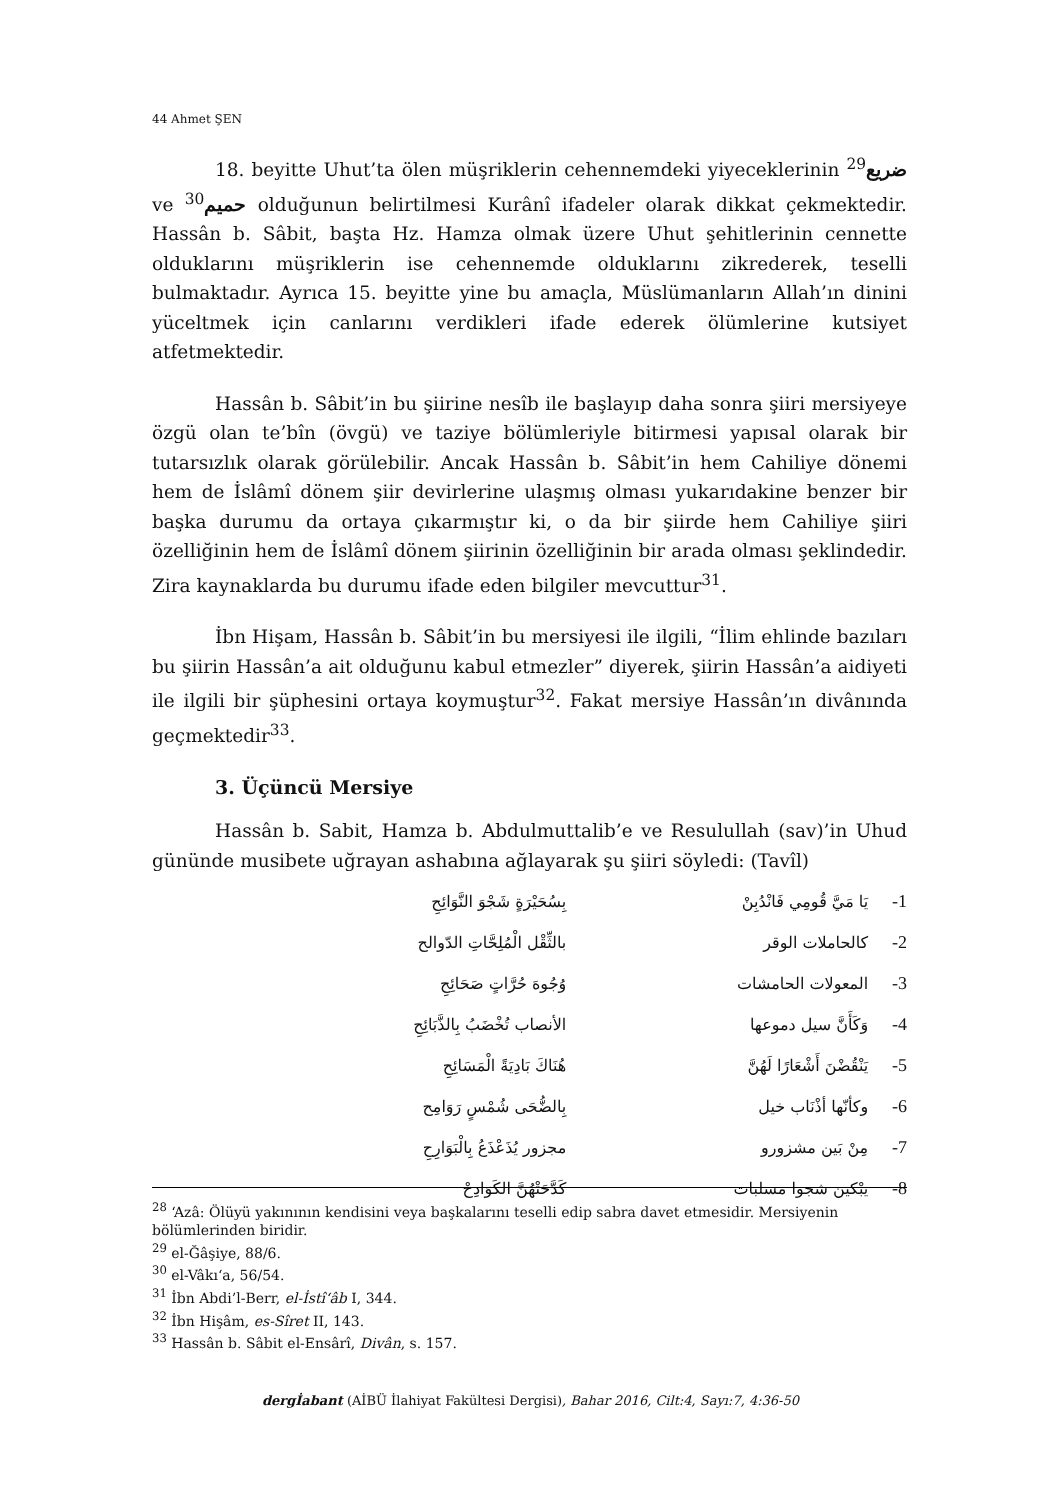44 Ahmet ŞEN
18. beyitte Uhut’ta ölen müşriklerin cehennemdeki yiyeceklerinin ضريع<sup>29</sup> ve <sup>30</sup>حميم olduğunun belirtilmesi Kurânî ifadeler olarak dikkat çekmektedir. Hassân b. Sâbit, başta Hz. Hamza olmak üzere Uhut şehitlerinin cennette olduklarını müşriklerin ise cehennemde olduklarını zikrederek, teselli bulmaktadır. Ayrıca 15. beyitte yine bu amaçla, Müslümanların Allah’ın dinini yüceltmek için canlarını verdikleri ifade ederek ölümlerine kutsiyet atfetmektedir.
Hassân b. Sâbit’in bu şiirine nesîb ile başlayıp daha sonra şiiri mersiyeye özgü olan te’bîn (övgü) ve taziye bölümleriyle bitirmesi yapısal olarak bir tutarsızlık olarak görülebilir. Ancak Hassân b. Sâbit’in hem Cahiliye dönemi hem de İslâmî dönem şiir devirlerine ulaşmış olması yukarıdakine benzer bir başka durumu da ortaya çıkarmıştır ki, o da bir şiirde hem Cahiliye şiiri özelliğinin hem de İslâmî dönem şiirinin özelliğinin bir arada olması şeklindedir. Zira kaynaklarda bu durumu ifade eden bilgiler mevcuttur<sup>31</sup>.
İbn Hişam, Hassân b. Sâbit’in bu mersiyesi ile ilgili, “İlim ehlinde bazıları bu şiirin Hassân’a ait olduğunu kabul etmezler” diyerek, şiirin Hassân’a aidiyeti ile ilgili bir şüphesini ortaya koymuştur<sup>32</sup>. Fakat mersiye Hassân’ın divânında geçmektedir<sup>33</sup>.
3. Üçüncü Mersiye
Hassân b. Sabit, Hamza b. Abdulmuttalib’e ve Resulullah (sav)’in Uhud gününde musibete uğrayan ashabına ağlayarak şu şiiri söyledi: (Tavîl)
بِسُحَيْرَةٍ شَجْوَ النَّوَائِحِ يَا مَيَّ قُومِي فَانْدُبِنْ -1
بالثِّقْل الْمُلِحَّاتِ الدّوالح كالحاملات الوقر -2
وُجُوهَ حُرَّاتٍ صَحَائِحِ المعولات الحامشات -3
الأنصاب تُخْضَبُ بِالذَّبَائِحِ وَكَأَنَّ سيل دموعها -4
هُنَاكَ بَادِيَةً الْمَسَائِحِ يَنْقُضْنَ أَشْعَارًا لَهُنَّ -5
بِالضُّحَى شُمْسٍ رَوَامِح وكأنّها أذْنَاب خيل -6
مجزور يُذَعْذَعُ بِالْبَوَارِحِ مِنْ بَين مشزورو -7
كَدَّحَتْهُنَّ الكَوَادِحْ يبْكين شجوا مسلبات -8
<sup>28</sup> ‘Azâ: Ölüyü yakınının kendisini veya başkalarını teselli edip sabra davet etmesidir. Mersiyenin bölümlerinden biridir.
<sup>29</sup> el-Ğâşiye, 88/6.
<sup>30</sup> el-Vâkı‘a, 56/54.
<sup>31</sup> İbn Abdi’l-Berr, el-İstî‘âb I, 344.
<sup>32</sup> İbn Hişâm, es-Sîret II, 143.
<sup>33</sup> Hassân b. Sâbit el-Ensârî, Divân, s. 157.
dergİabant (AİBÜ İlahiyat Fakültesi Dergisi), Bahar 2016, Cilt:4, Sayı:7, 4:36-50